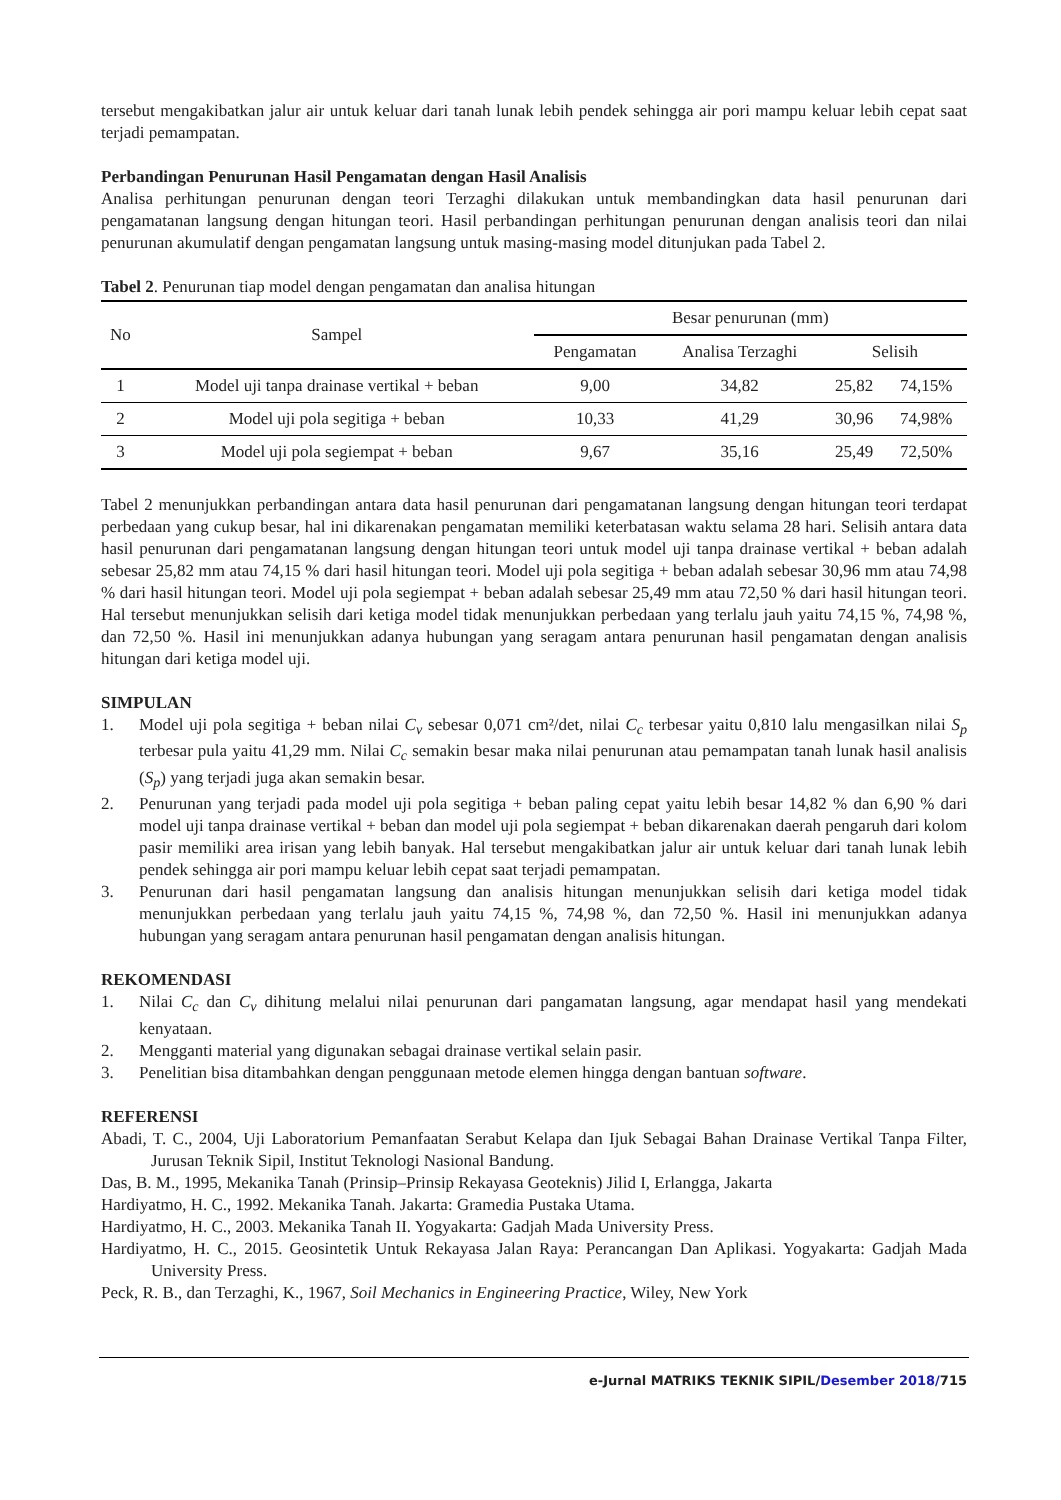tersebut mengakibatkan jalur air untuk keluar dari tanah lunak lebih pendek sehingga air pori mampu keluar lebih cepat saat terjadi pemampatan.
Perbandingan Penurunan Hasil Pengamatan dengan Hasil Analisis
Analisa perhitungan penurunan dengan teori Terzaghi dilakukan untuk membandingkan data hasil penurunan dari pengamatanan langsung dengan hitungan teori. Hasil perbandingan perhitungan penurunan dengan analisis teori dan nilai penurunan akumulatif dengan pengamatan langsung untuk masing-masing model ditunjukan pada Tabel 2.
Tabel 2. Penurunan tiap model dengan pengamatan dan analisa hitungan
| No | Sampel | Besar penurunan (mm) | | | |
| --- | --- | --- | --- | --- | --- |
| | | Pengamatan | Analisa Terzaghi | Selisih | |
| 1 | Model uji tanpa drainase vertikal + beban | 9,00 | 34,82 | 25,82 | 74,15% |
| 2 | Model uji pola segitiga + beban | 10,33 | 41,29 | 30,96 | 74,98% |
| 3 | Model uji pola segiempat + beban | 9,67 | 35,16 | 25,49 | 72,50% |
Tabel 2 menunjukkan perbandingan antara data hasil penurunan dari pengamatanan langsung dengan hitungan teori terdapat perbedaan yang cukup besar, hal ini dikarenakan pengamatan memiliki keterbatasan waktu selama 28 hari. Selisih antara data hasil penurunan dari pengamatanan langsung dengan hitungan teori untuk model uji tanpa drainase vertikal + beban adalah sebesar 25,82 mm atau 74,15 % dari hasil hitungan teori. Model uji pola segitiga + beban adalah sebesar 30,96 mm atau 74,98 % dari hasil hitungan teori. Model uji pola segiempat + beban adalah sebesar 25,49 mm atau 72,50 % dari hasil hitungan teori. Hal tersebut menunjukkan selisih dari ketiga model tidak menunjukkan perbedaan yang terlalu jauh yaitu 74,15 %, 74,98 %, dan 72,50 %. Hasil ini menunjukkan adanya hubungan yang seragam antara penurunan hasil pengamatan dengan analisis hitungan dari ketiga model uji.
SIMPULAN
1. Model uji pola segitiga + beban nilai C<sub>v</sub> sebesar 0,071 cm²/det, nilai C<sub>c</sub> terbesar yaitu 0,810 lalu mengasilkan nilai S<sub>p</sub> terbesar pula yaitu 41,29 mm. Nilai C<sub>c</sub> semakin besar maka nilai penurunan atau pemampatan tanah lunak hasil analisis (S<sub>p</sub>) yang terjadi juga akan semakin besar.
2. Penurunan yang terjadi pada model uji pola segitiga + beban paling cepat yaitu lebih besar 14,82 % dan 6,90 % dari model uji tanpa drainase vertikal + beban dan model uji pola segiempat + beban dikarenakan daerah pengaruh dari kolom pasir memiliki area irisan yang lebih banyak. Hal tersebut mengakibatkan jalur air untuk keluar dari tanah lunak lebih pendek sehingga air pori mampu keluar lebih cepat saat terjadi pemampatan.
3. Penurunan dari hasil pengamatan langsung dan analisis hitungan menunjukkan selisih dari ketiga model tidak menunjukkan perbedaan yang terlalu jauh yaitu 74,15 %, 74,98 %, dan 72,50 %. Hasil ini menunjukkan adanya hubungan yang seragam antara penurunan hasil pengamatan dengan analisis hitungan.
REKOMENDASI
1. Nilai C<sub>c</sub> dan C<sub>v</sub> dihitung melalui nilai penurunan dari pangamatan langsung, agar mendapat hasil yang mendekati kenyataan.
2. Mengganti material yang digunakan sebagai drainase vertikal selain pasir.
3. Penelitian bisa ditambahkan dengan penggunaan metode elemen hingga dengan bantuan software.
REFERENSI
Abadi, T. C., 2004, Uji Laboratorium Pemanfaatan Serabut Kelapa dan Ijuk Sebagai Bahan Drainase Vertikal Tanpa Filter, Jurusan Teknik Sipil, Institut Teknologi Nasional Bandung.
Das, B. M., 1995, Mekanika Tanah (Prinsip–Prinsip Rekayasa Geoteknis) Jilid I, Erlangga, Jakarta
Hardiyatmo, H. C., 1992. Mekanika Tanah. Jakarta: Gramedia Pustaka Utama.
Hardiyatmo, H. C., 2003. Mekanika Tanah II. Yogyakarta: Gadjah Mada University Press.
Hardiyatmo, H. C., 2015. Geosintetik Untuk Rekayasa Jalan Raya: Perancangan Dan Aplikasi. Yogyakarta: Gadjah Mada University Press.
Peck, R. B., dan Terzaghi, K., 1967, Soil Mechanics in Engineering Practice, Wiley, New York
e-Jurnal MATRIKS TEKNIK SIPIL/Desember 2018/715